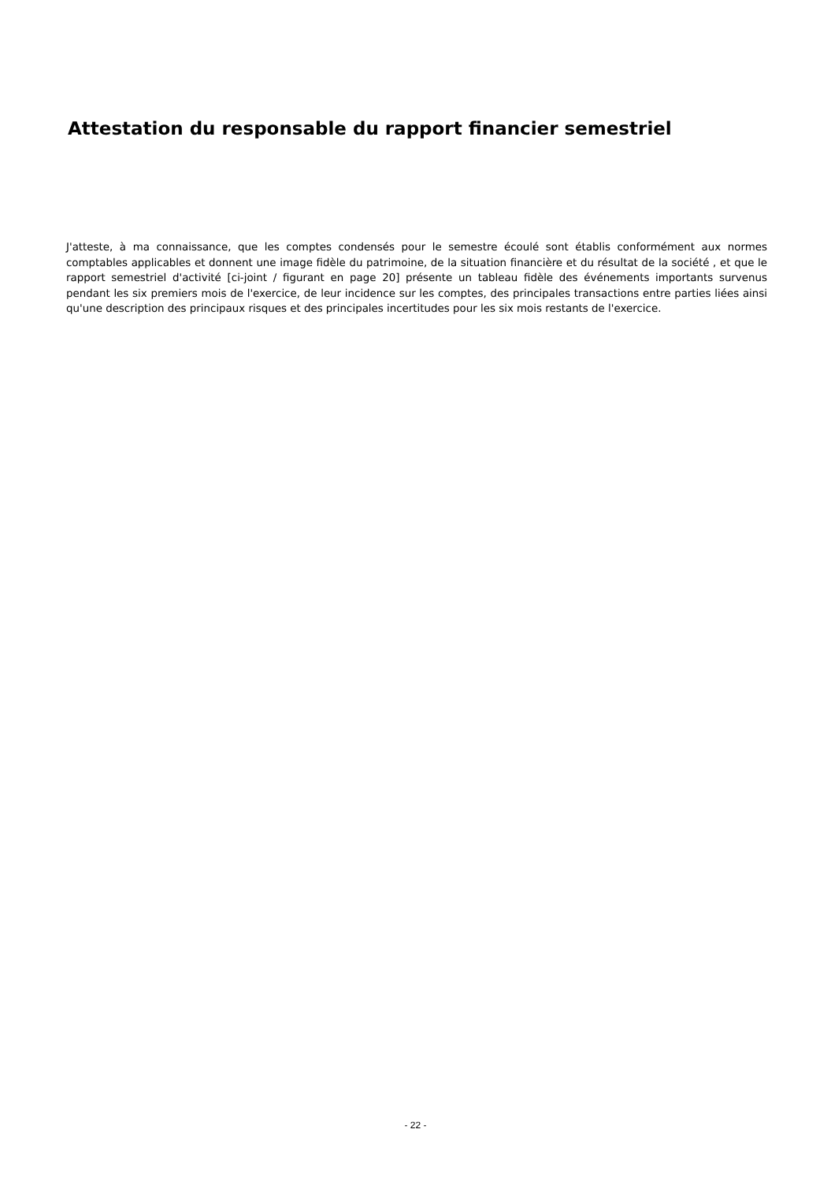Attestation du responsable du rapport financier semestriel
J'atteste, à ma connaissance, que les comptes condensés pour le semestre écoulé sont établis conformément aux normes comptables applicables et donnent une image fidèle du patrimoine, de la situation financière et du résultat de la société , et que le rapport semestriel d'activité [ci-joint / figurant en page 20] présente un tableau fidèle des événements importants survenus pendant les six premiers mois de l'exercice, de leur incidence sur les comptes, des principales transactions entre parties liées ainsi qu'une description des principaux risques et des principales incertitudes pour les six mois restants de l'exercice.
- 22 -